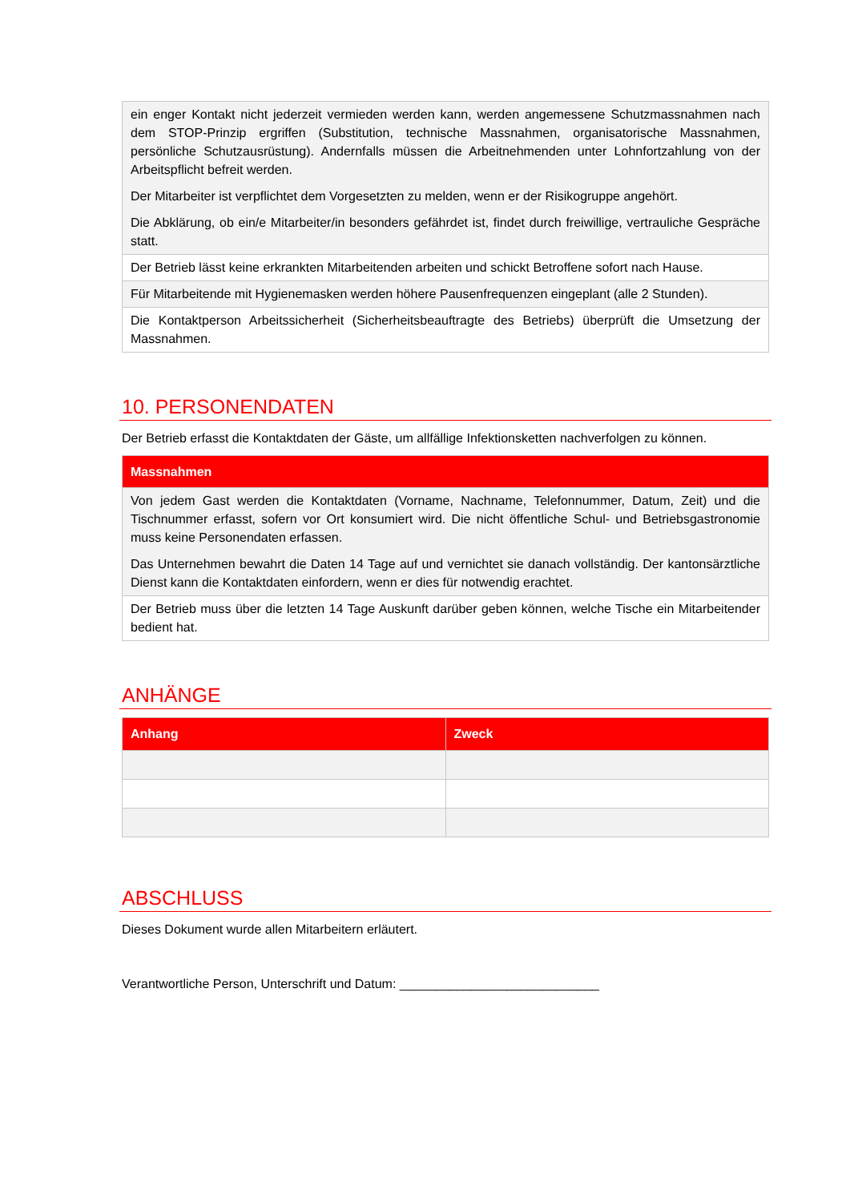| ein enger Kontakt nicht jederzeit vermieden werden kann, werden angemessene Schutzmassnahmen nach dem STOP-Prinzip ergriffen (Substitution, technische Massnahmen, organisatorische Massnahmen, persönliche Schutzausrüstung). Andernfalls müssen die Arbeitnehmenden unter Lohnfortzahlung von der Arbeitspflicht befreit werden. Der Mitarbeiter ist verpflichtet dem Vorgesetzten zu melden, wenn er der Risikogruppe angehört. Die Abklärung, ob ein/e Mitarbeiter/in besonders gefährdet ist, findet durch freiwillige, vertrauliche Gespräche statt. |
| Der Betrieb lässt keine erkrankten Mitarbeitenden arbeiten und schickt Betroffene sofort nach Hause. |
| Für Mitarbeitende mit Hygienemasken werden höhere Pausenfrequenzen eingeplant (alle 2 Stunden). |
| Die Kontaktperson Arbeitssicherheit (Sicherheitsbeauftragte des Betriebs) überprüft die Umsetzung der Massnahmen. |
10. PERSONENDATEN
Der Betrieb erfasst die Kontaktdaten der Gäste, um allfällige Infektionsketten nachverfolgen zu können.
| Massnahmen |
| --- |
| Von jedem Gast werden die Kontaktdaten (Vorname, Nachname, Telefonnummer, Datum, Zeit) und die Tischnummer erfasst, sofern vor Ort konsumiert wird. Die nicht öffentliche Schul- und Betriebsgastronomie muss keine Personendaten erfassen. Das Unternehmen bewahrt die Daten 14 Tage auf und vernichtet sie danach vollständig. Der kantonsärztliche Dienst kann die Kontaktdaten einfordern, wenn er dies für notwendig erachtet. |
| Der Betrieb muss über die letzten 14 Tage Auskunft darüber geben können, welche Tische ein Mitarbeitender bedient hat. |
ANHÄNGE
| Anhang | Zweck |
| --- | --- |
ABSCHLUSS
Dieses Dokument wurde allen Mitarbeitern erläutert.
Verantwortliche Person, Unterschrift und Datum: ____________________________